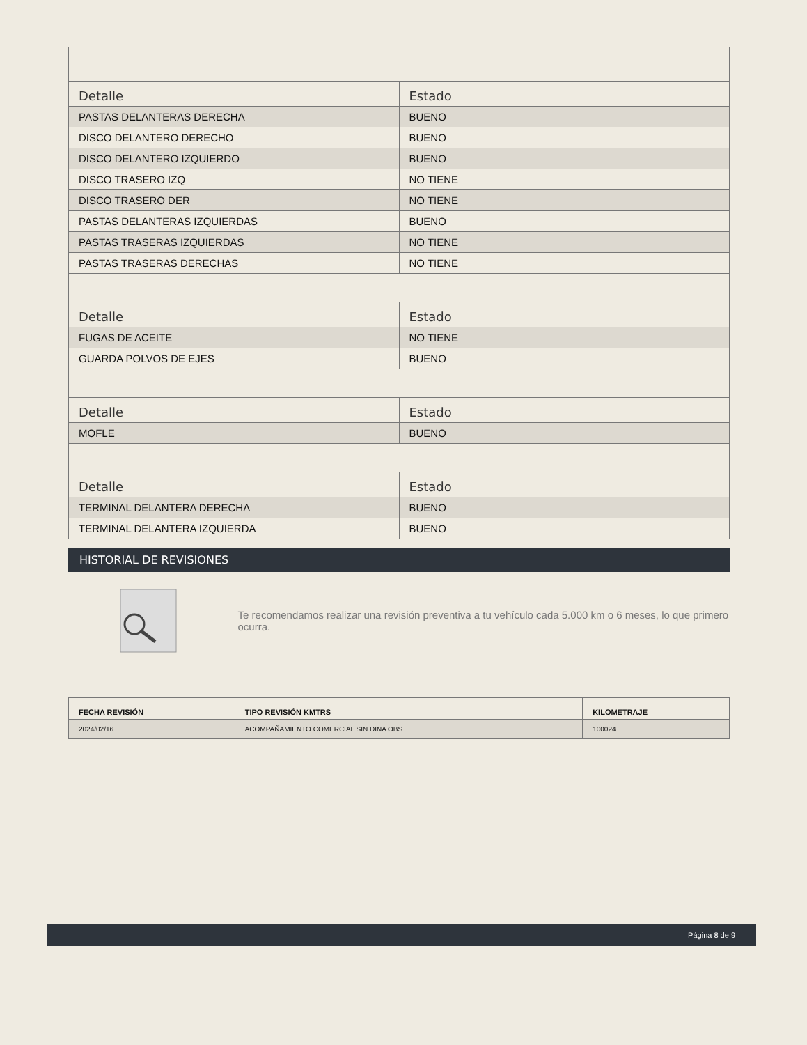| Detalle | Estado |
| --- | --- |
| PASTAS DELANTERAS DERECHA | BUENO |
| DISCO DELANTERO DERECHO | BUENO |
| DISCO DELANTERO IZQUIERDO | BUENO |
| DISCO TRASERO IZQ | NO TIENE |
| DISCO TRASERO DER | NO TIENE |
| PASTAS DELANTERAS IZQUIERDAS | BUENO |
| PASTAS TRASERAS IZQUIERDAS | NO TIENE |
| PASTAS TRASERAS DERECHAS | NO TIENE |
| Detalle | Estado |
| FUGAS DE ACEITE | NO TIENE |
| GUARDA POLVOS DE EJES | BUENO |
| Detalle | Estado |
| MOFLE | BUENO |
| Detalle | Estado |
| TERMINAL DELANTERA DERECHA | BUENO |
| TERMINAL DELANTERA IZQUIERDA | BUENO |
HISTORIAL DE REVISIONES
Te recomendamos realizar una revisión preventiva a tu vehículo cada 5.000 km o 6 meses, lo que primero ocurra.
| FECHA REVISIÓN | TIPO REVISIÓN KMTRS | KILOMETRAJE |
| 2024/02/16 | ACOMPAÑAMIENTO COMERCIAL SIN DINA OBS | 100024 |
Página 8 de 9